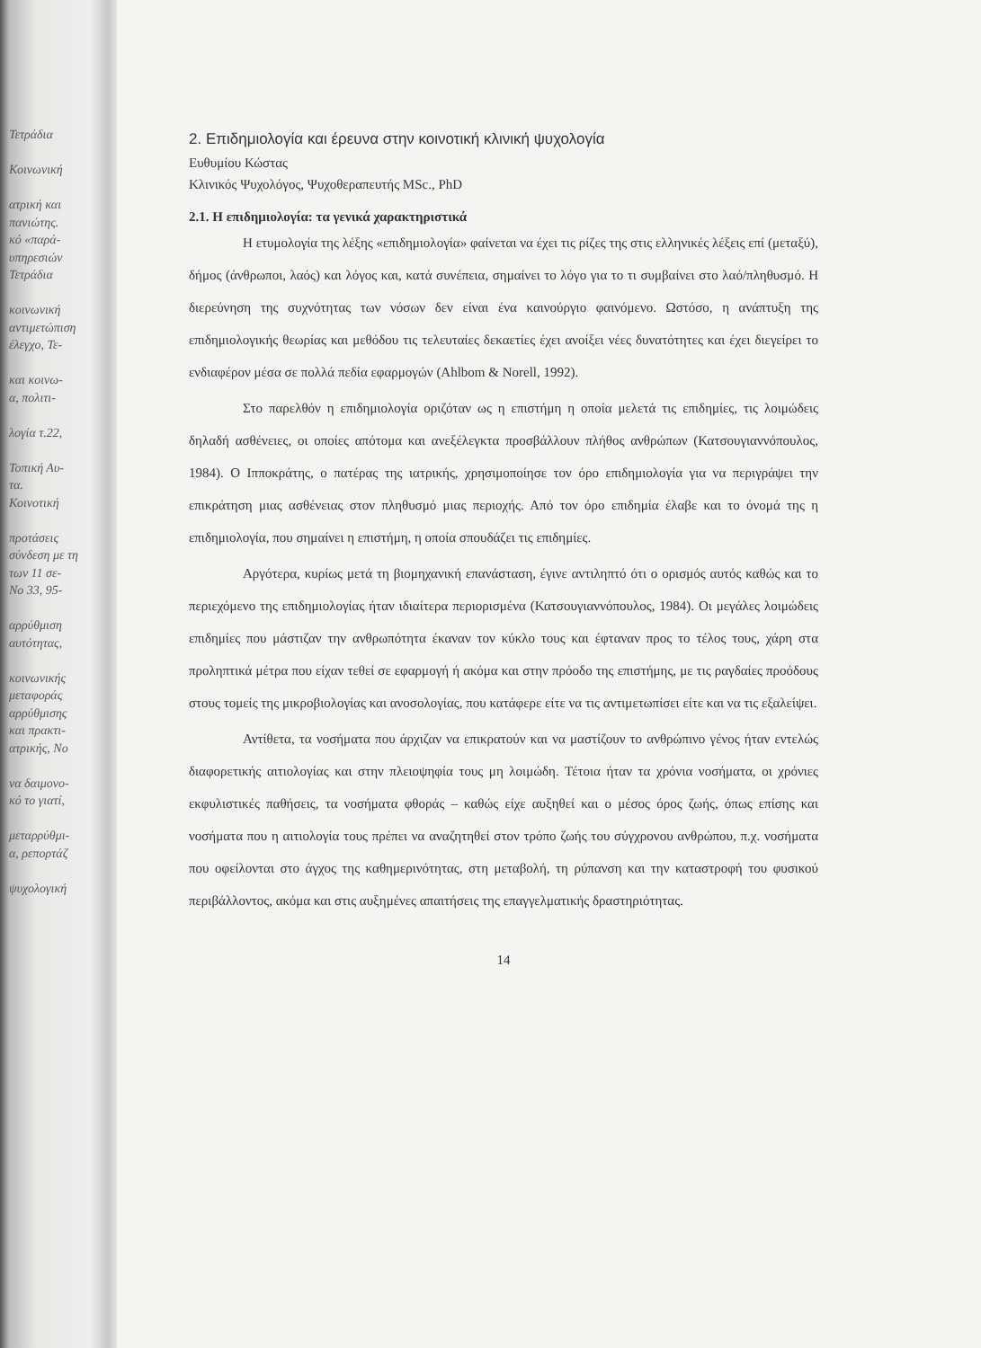Τετράδια
Κοινωνική
ατρική και
πανιώτης.
κό «παρά-
υπηρεσιών
Τετράδια
κοινωνική
αντιμετώπιση
έλεγχο, Τε-
και κοινω-
α, πολιτι-
λογία τ.22,
Τοπική Αυ-
τα.
Κοινοτική
προτάσεις
σύνδεση με τη
των 11 σε-
No 33, 95-
αρρύθμιση
αυτότητας,
κοινωνικής
μεταφοράς
αρρύθμισης
και πρακτι-
ατρικής, Νο
να δαιμονο-
κό το γιατί,
μεταρρύθμι-
α, ρεπορτάζ
ψυχολογική
2. Επιδημιολογία και έρευνα στην κοινοτική κλινική ψυχολογία
Ευθυμίου Κώστας
Κλινικός Ψυχολόγος, Ψυχοθεραπευτής MSc., PhD
2.1. Η επιδημιολογία: τα γενικά χαρακτηριστικά
Η ετυμολογία της λέξης «επιδημιολογία» φαίνεται να έχει τις ρίζες της στις ελληνικές λέξεις επί (μεταξύ), δήμος (άνθρωποι, λαός) και λόγος και, κατά συνέπεια, σημαίνει το λόγο για το τι συμβαίνει στο λαό/πληθυσμό. Η διερεύνηση της συχνότητας των νόσων δεν είναι ένα καινούργιο φαινόμενο. Ωστόσο, η ανάπτυξη της επιδημιολογικής θεωρίας και μεθόδου τις τελευταίες δεκαετίες έχει ανοίξει νέες δυνατότητες και έχει διεγείρει το ενδιαφέρον μέσα σε πολλά πεδία εφαρμογών (Ahlbom & Norell, 1992).
Στο παρελθόν η επιδημιολογία οριζόταν ως η επιστήμη η οποία μελετά τις επιδημίες, τις λοιμώδεις δηλαδή ασθένειες, οι οποίες απότομα και ανεξέλεγκτα προσβάλλουν πλήθος ανθρώπων (Κατσουγιαννόπουλος, 1984). Ο Ιπποκράτης, ο πατέρας της ιατρικής, χρησιμοποίησε τον όρο επιδημιολογία για να περιγράψει την επικράτηση μιας ασθένειας στον πληθυσμό μιας περιοχής. Από τον όρο επιδημία έλαβε και το όνομά της η επιδημιολογία, που σημαίνει η επιστήμη, η οποία σπουδάζει τις επιδημίες.
Αργότερα, κυρίως μετά τη βιομηχανική επανάσταση, έγινε αντιληπτό ότι ο ορισμός αυτός καθώς και το περιεχόμενο της επιδημιολογίας ήταν ιδιαίτερα περιορισμένα (Κατσουγιαννόπουλος, 1984). Οι μεγάλες λοιμώδεις επιδημίες που μάστιζαν την ανθρωπότητα έκαναν τον κύκλο τους και έφταναν προς το τέλος τους, χάρη στα προληπτικά μέτρα που είχαν τεθεί σε εφαρμογή ή ακόμα και στην πρόοδο της επιστήμης, με τις ραγδαίες προόδους στους τομείς της μικροβιολογίας και ανοσολογίας, που κατάφερε είτε να τις αντιμετωπίσει είτε και να τις εξαλείψει.
Αντίθετα, τα νοσήματα που άρχιζαν να επικρατούν και να μαστίζουν το ανθρώπινο γένος ήταν εντελώς διαφορετικής αιτιολογίας και στην πλειοψηφία τους μη λοιμώδη. Τέτοια ήταν τα χρόνια νοσήματα, οι χρόνιες εκφυλιστικές παθήσεις, τα νοσήματα φθοράς – καθώς είχε αυξηθεί και ο μέσος όρος ζωής, όπως επίσης και νοσήματα που η αιτιολογία τους πρέπει να αναζητηθεί στον τρόπο ζωής του σύγχρονου ανθρώπου, π.χ. νοσήματα που οφείλονται στο άγχος της καθημερινότητας, στη μεταβολή, τη ρύπανση και την καταστροφή του φυσικού περιβάλλοντος, ακόμα και στις αυξημένες απαιτήσεις της επαγγελματικής δραστηριότητας.
14